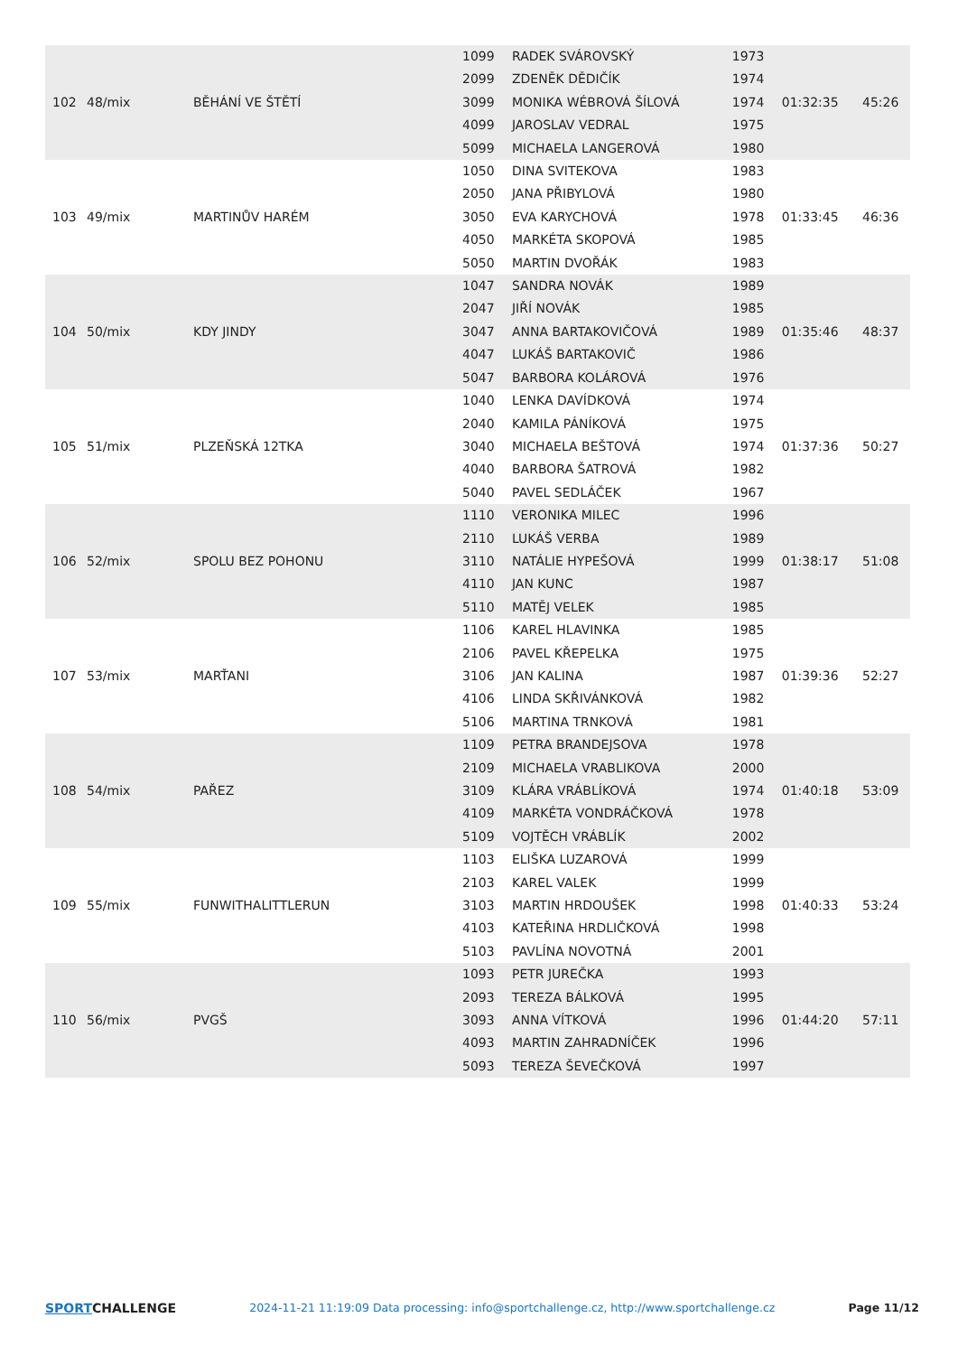| 102 | 48/mix | BĚHÁNÍ VE ŠTĚTÍ | 1099 | RADEK SVÁROVSKÝ | 1973 | 01:32:35 | 45:26 |
| | | | 2099 | ZDENĚK DĚDIČÍK | 1974 | | |
| | | | 3099 | MONIKA WÉBROVÁ ŠÍLOVÁ | 1974 | | |
| | | | 4099 | JAROSLAV VEDRAL | 1975 | | |
| | | | 5099 | MICHAELA LANGEROVÁ | 1980 | | |
| 103 | 49/mix | MARTINŮV HARÉM | 1050 | DINA SVITEKOVA | 1983 | 01:33:45 | 46:36 |
| | | | 2050 | JANA PŘIBYLOVÁ | 1980 | | |
| | | | 3050 | EVA KARYCHOVÁ | 1978 | | |
| | | | 4050 | MARKÉTA SKOPOVÁ | 1985 | | |
| | | | 5050 | MARTIN DVOŘÁK | 1983 | | |
| 104 | 50/mix | KDY JINDY | 1047 | SANDRA NOVÁK | 1989 | 01:35:46 | 48:37 |
| | | | 2047 | JIŘÍ NOVÁK | 1985 | | |
| | | | 3047 | ANNA BARTAKOVIČOVÁ | 1989 | | |
| | | | 4047 | LUKÁŠ BARTAKOVIČ | 1986 | | |
| | | | 5047 | BARBORA KOLÁROVÁ | 1976 | | |
| 105 | 51/mix | PLZEŇSKÁ 12TKA | 1040 | LENKA DAVÍDKOVÁ | 1974 | 01:37:36 | 50:27 |
| | | | 2040 | KAMILA PÁNÍKOVÁ | 1975 | | |
| | | | 3040 | MICHAELA BEŠTOVÁ | 1974 | | |
| | | | 4040 | BARBORA ŠATROVÁ | 1982 | | |
| | | | 5040 | PAVEL SEDLÁČEK | 1967 | | |
| 106 | 52/mix | SPOLU BEZ POHONU | 1110 | VERONIKA MILEC | 1996 | 01:38:17 | 51:08 |
| | | | 2110 | LUKÁŠ VERBA | 1989 | | |
| | | | 3110 | NATÁLIE HYPEŠOVÁ | 1999 | | |
| | | | 4110 | JAN KUNC | 1987 | | |
| | | | 5110 | MATĚJ VELEK | 1985 | | |
| 107 | 53/mix | MARŤANI | 1106 | KAREL HLAVINKA | 1985 | 01:39:36 | 52:27 |
| | | | 2106 | PAVEL KŘEPELKA | 1975 | | |
| | | | 3106 | JAN KALINA | 1987 | | |
| | | | 4106 | LINDA SKŘIVÁNKOVÁ | 1982 | | |
| | | | 5106 | MARTINA TRNKOVÁ | 1981 | | |
| 108 | 54/mix | PAŘEZ | 1109 | PETRA BRANDEJSOVA | 1978 | 01:40:18 | 53:09 |
| | | | 2109 | MICHAELA VRABLIKOVA | 2000 | | |
| | | | 3109 | KLÁRA VRÁBLÍKOVÁ | 1974 | | |
| | | | 4109 | MARKÉTA VONDRÁČKOVÁ | 1978 | | |
| | | | 5109 | VOJTĚCH VRÁBLÍK | 2002 | | |
| 109 | 55/mix | FUNWITHALITTLERUN | 1103 | ELIŠKA LUZAROVÁ | 1999 | 01:40:33 | 53:24 |
| | | | 2103 | KAREL VALEK | 1999 | | |
| | | | 3103 | MARTIN HRDOUŠEK | 1998 | | |
| | | | 4103 | KATEŘINA HRDLIČKOVÁ | 1998 | | |
| | | | 5103 | PAVLÍNA NOVOTNÁ | 2001 | | |
| 110 | 56/mix | PVGŠ | 1093 | PETR JUREČKA | 1993 | 01:44:20 | 57:11 |
| | | | 2093 | TEREZA BÁLKOVÁ | 1995 | | |
| | | | 3093 | ANNA VÍTKOVÁ | 1996 | | |
| | | | 4093 | MARTIN ZAHRADNÍČEK | 1996 | | |
| | | | 5093 | TEREZA ŠEVEČKOVÁ | 1997 | | |
SPORTCHALLENGE 2024-11-21 11:19:09 Data processing: info@sportchallenge.cz, http://www.sportchallenge.cz
Page 11/12